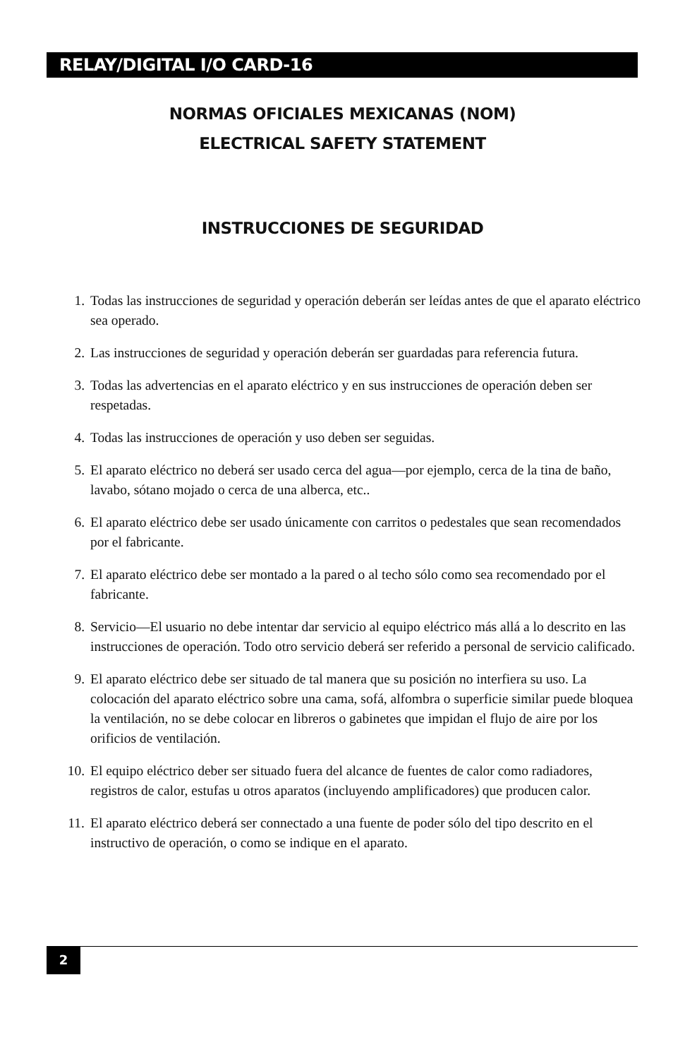RELAY/DIGITAL I/O CARD-16
NORMAS OFICIALES MEXICANAS (NOM)
ELECTRICAL SAFETY STATEMENT
INSTRUCCIONES DE SEGURIDAD
1. Todas las instrucciones de seguridad y operación deberán ser leídas antes de que el aparato eléctrico sea operado.
2. Las instrucciones de seguridad y operación deberán ser guardadas para referencia futura.
3. Todas las advertencias en el aparato eléctrico y en sus instrucciones de operación deben ser respetadas.
4. Todas las instrucciones de operación y uso deben ser seguidas.
5. El aparato eléctrico no deberá ser usado cerca del agua—por ejemplo, cerca de la tina de baño, lavabo, sótano mojado o cerca de una alberca, etc..
6. El aparato eléctrico debe ser usado únicamente con carritos o pedestales que sean recomendados por el fabricante.
7. El aparato eléctrico debe ser montado a la pared o al techo sólo como sea recomendado por el fabricante.
8. Servicio—El usuario no debe intentar dar servicio al equipo eléctrico más allá a lo descrito en las instrucciones de operación. Todo otro servicio deberá ser referido a personal de servicio calificado.
9. El aparato eléctrico debe ser situado de tal manera que su posición no interfiera su uso. La colocación del aparato eléctrico sobre una cama, sofá, alfombra o superficie similar puede bloquea la ventilación, no se debe colocar en libreros o gabinetes que impidan el flujo de aire por los orificios de ventilación.
10. El equipo eléctrico deber ser situado fuera del alcance de fuentes de calor como radiadores, registros de calor, estufas u otros aparatos (incluyendo amplificadores) que producen calor.
11. El aparato eléctrico deberá ser connectado a una fuente de poder sólo del tipo descrito en el instructivo de operación, o como se indique en el aparato.
2